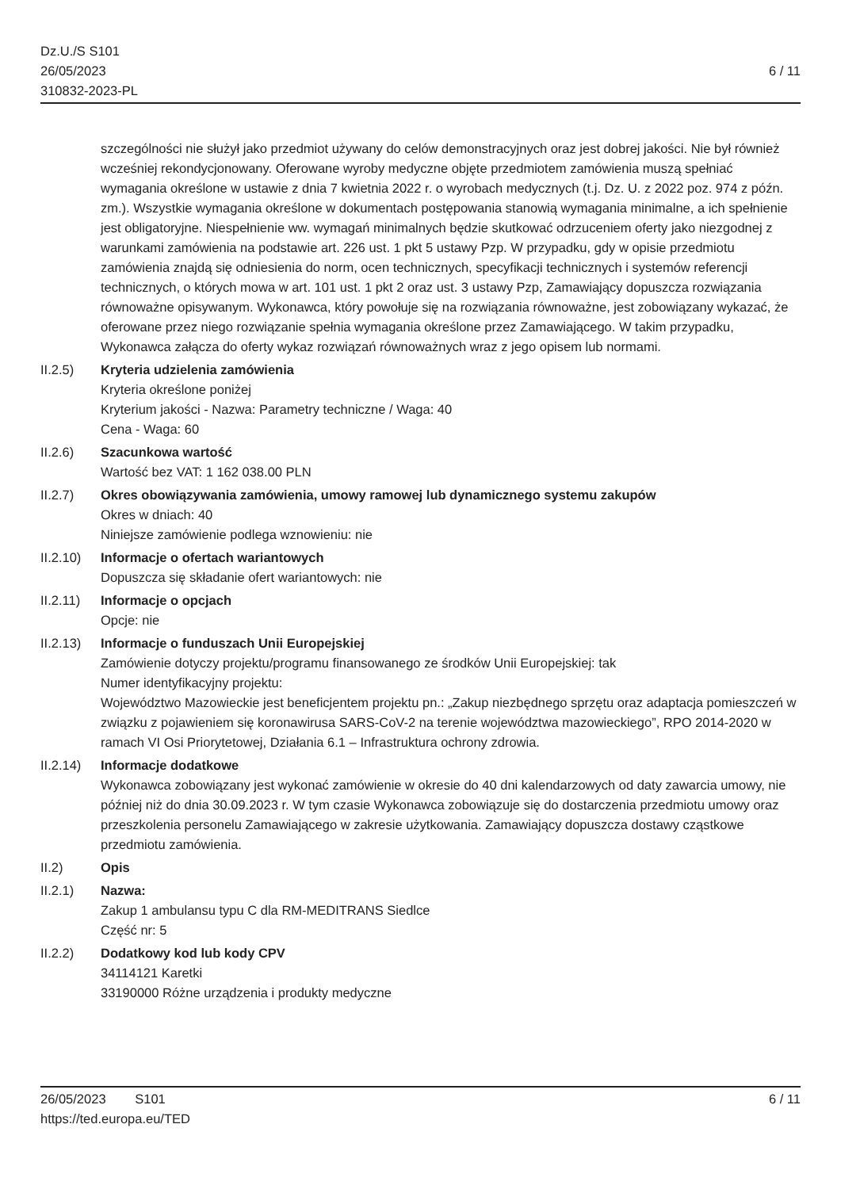Dz.U./S S101
26/05/2023
310832-2023-PL
6 / 11
szczególności nie służył jako przedmiot używany do celów demonstracyjnych oraz jest dobrej jakości. Nie był również wcześniej rekondycjonowany. Oferowane wyroby medyczne objęte przedmiotem zamówienia muszą spełniać wymagania określone w ustawie z dnia 7 kwietnia 2022 r. o wyrobach medycznych (t.j. Dz. U. z 2022 poz. 974 z późn. zm.). Wszystkie wymagania określone w dokumentach postępowania stanowią wymagania minimalne, a ich spełnienie jest obligatoryjne. Niespełnienie ww. wymagań minimalnych będzie skutkować odrzuceniem oferty jako niezgodnej z warunkami zamówienia na podstawie art. 226 ust. 1 pkt 5 ustawy Pzp. W przypadku, gdy w opisie przedmiotu zamówienia znajdą się odniesienia do norm, ocen technicznych, specyfikacji technicznych i systemów referencji technicznych, o których mowa w art. 101 ust. 1 pkt 2 oraz ust. 3 ustawy Pzp, Zamawiający dopuszcza rozwiązania równoważne opisywanym. Wykonawca, który powołuje się na rozwiązania równoważne, jest zobowiązany wykazać, że oferowane przez niego rozwiązanie spełnia wymagania określone przez Zamawiającego. W takim przypadku, Wykonawca załącza do oferty wykaz rozwiązań równoważnych wraz z jego opisem lub normami.
II.2.5) Kryteria udzielenia zamówienia
Kryteria określone poniżej
Kryterium jakości - Nazwa: Parametry techniczne / Waga: 40
Cena - Waga: 60
II.2.6) Szacunkowa wartość
Wartość bez VAT: 1 162 038.00 PLN
II.2.7) Okres obowiązywania zamówienia, umowy ramowej lub dynamicznego systemu zakupów
Okres w dniach: 40
Niniejsze zamówienie podlega wznowieniu: nie
II.2.10)
Informacje o ofertach wariantowych
Dopuszcza się składanie ofert wariantowych: nie
II.2.11)
Informacje o opcjach
Opcje: nie
II.2.13)
Informacje o funduszach Unii Europejskiej
Zamówienie dotyczy projektu/programu finansowanego ze środków Unii Europejskiej: tak
Numer identyfikacyjny projektu:
Województwo Mazowieckie jest beneficjentem projektu pn.: „Zakup niezbędnego sprzętu oraz adaptacja pomieszczeń w związku z pojawieniem się koronawirusa SARS-CoV-2 na terenie województwa mazowieckiego”, RPO 2014-2020 w ramach VI Osi Priorytetowej, Działania 6.1 – Infrastruktura ochrony zdrowia.
II.2.14)
Informacje dodatkowe
Wykonawca zobowiązany jest wykonać zamówienie w okresie do 40 dni kalendarzowych od daty zawarcia umowy, nie później niż do dnia 30.09.2023 r. W tym czasie Wykonawca zobowiązuje się do dostarczenia przedmiotu umowy oraz przeszkolenia personelu Zamawiającego w zakresie użytkowania. Zamawiający dopuszcza dostawy cząstkowe przedmiotu zamówienia.
II.2) Opis
II.2.1) Nazwa:
Zakup 1 ambulansu typu C dla RM-MEDITRANS Siedlce
Część nr: 5
II.2.2) Dodatkowy kod lub kody CPV
34114121 Karetki
33190000 Różne urządzenia i produkty medyczne
26/05/2023 S101
https://ted.europa.eu/TED
6 / 11